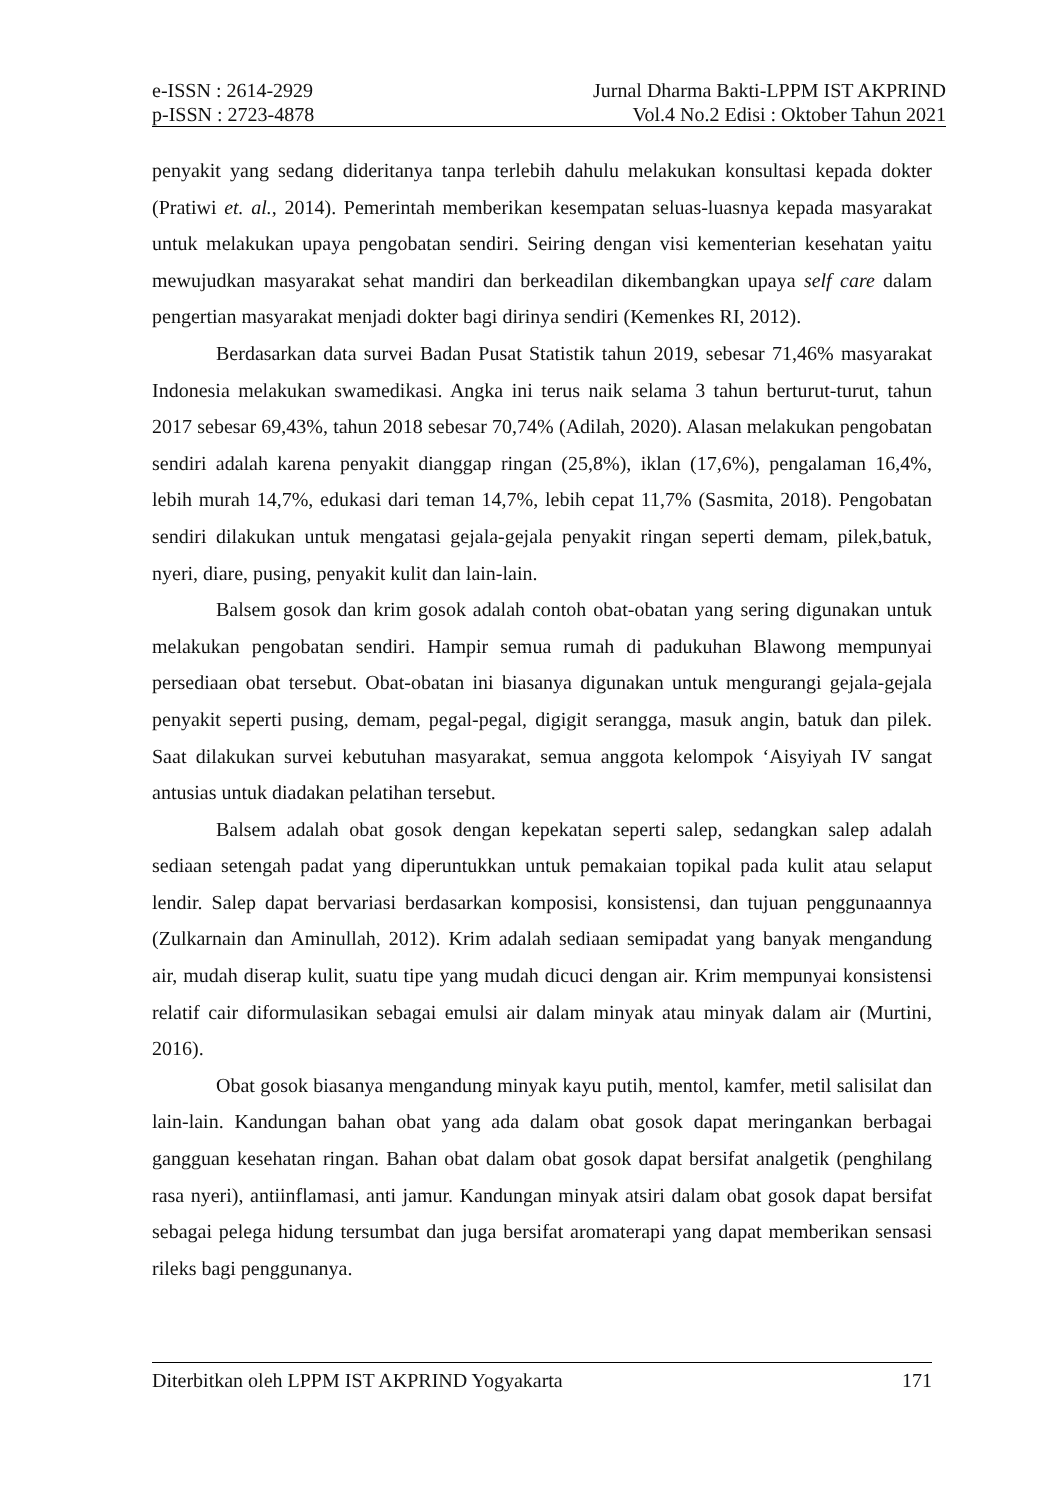e-ISSN : 2614-2929 Jurnal Dharma Bakti-LPPM IST AKPRIND
p-ISSN : 2723-4878 Vol.4 No.2 Edisi : Oktober Tahun 2021
penyakit yang sedang dideritanya tanpa terlebih dahulu melakukan konsultasi kepada dokter (Pratiwi et. al., 2014). Pemerintah memberikan kesempatan seluas-luasnya kepada masyarakat untuk melakukan upaya pengobatan sendiri. Seiring dengan visi kementerian kesehatan yaitu mewujudkan masyarakat sehat mandiri dan berkeadilan dikembangkan upaya self care dalam pengertian masyarakat menjadi dokter bagi dirinya sendiri (Kemenkes RI, 2012).
Berdasarkan data survei Badan Pusat Statistik tahun 2019, sebesar 71,46% masyarakat Indonesia melakukan swamedikasi. Angka ini terus naik selama 3 tahun berturut-turut, tahun 2017 sebesar 69,43%, tahun 2018 sebesar 70,74% (Adilah, 2020). Alasan melakukan pengobatan sendiri adalah karena penyakit dianggap ringan (25,8%), iklan (17,6%), pengalaman 16,4%, lebih murah 14,7%, edukasi dari teman 14,7%, lebih cepat 11,7% (Sasmita, 2018). Pengobatan sendiri dilakukan untuk mengatasi gejala-gejala penyakit ringan seperti demam, pilek,batuk, nyeri, diare, pusing, penyakit kulit dan lain-lain.
Balsem gosok dan krim gosok adalah contoh obat-obatan yang sering digunakan untuk melakukan pengobatan sendiri. Hampir semua rumah di padukuhan Blawong mempunyai persediaan obat tersebut. Obat-obatan ini biasanya digunakan untuk mengurangi gejala-gejala penyakit seperti pusing, demam, pegal-pegal, digigit serangga, masuk angin, batuk dan pilek. Saat dilakukan survei kebutuhan masyarakat, semua anggota kelompok ‘Aisyiyah IV sangat antusias untuk diadakan pelatihan tersebut.
Balsem adalah obat gosok dengan kepekatan seperti salep, sedangkan salep adalah sediaan setengah padat yang diperuntukkan untuk pemakaian topikal pada kulit atau selaput lendir. Salep dapat bervariasi berdasarkan komposisi, konsistensi, dan tujuan penggunaannya (Zulkarnain dan Aminullah, 2012). Krim adalah sediaan semipadat yang banyak mengandung air, mudah diserap kulit, suatu tipe yang mudah dicuci dengan air. Krim mempunyai konsistensi relatif cair diformulasikan sebagai emulsi air dalam minyak atau minyak dalam air (Murtini, 2016).
Obat gosok biasanya mengandung minyak kayu putih, mentol, kamfer, metil salisilat dan lain-lain. Kandungan bahan obat yang ada dalam obat gosok dapat meringankan berbagai gangguan kesehatan ringan. Bahan obat dalam obat gosok dapat bersifat analgetik (penghilang rasa nyeri), antiinflamasi, anti jamur. Kandungan minyak atsiri dalam obat gosok dapat bersifat sebagai pelega hidung tersumbat dan juga bersifat aromaterapi yang dapat memberikan sensasi rileks bagi penggunanya.
Diterbitkan oleh LPPM IST AKPRIND Yogyakarta 171